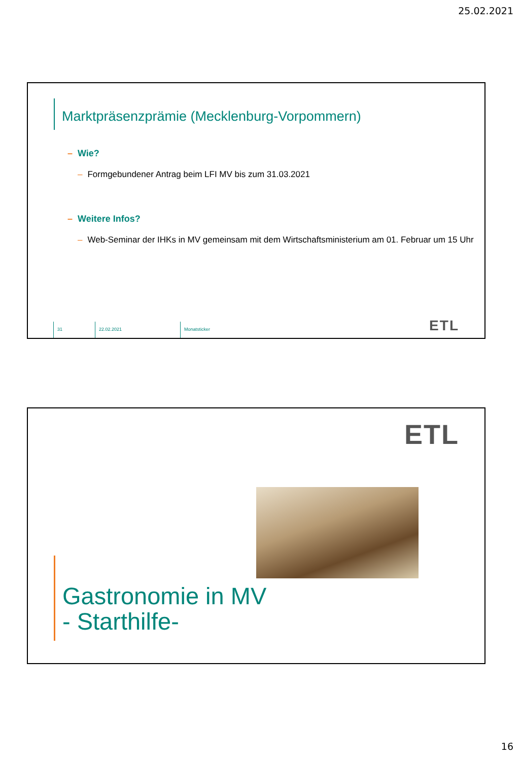25.02.2021
Marktpräsenzprämie (Mecklenburg-Vorpommern)
– Wie?
– Formgebundener Antrag beim LFI MV bis zum 31.03.2021
– Weitere Infos?
– Web-Seminar der IHKs in MV gemeinsam mit dem Wirtschaftsministerium am 01. Februar um 15 Uhr
31 22.02.2021 Monatsticker
ETL
ETL
Gastronomie in MV
- Starthilfe-
16